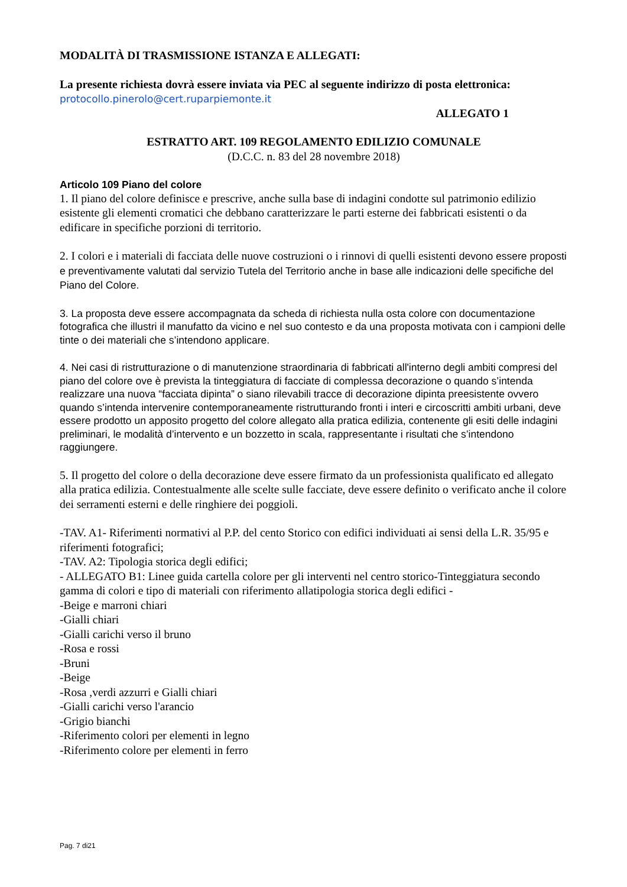MODALITÀ DI TRASMISSIONE ISTANZA E ALLEGATI:
La presente richiesta dovrà essere inviata via PEC al seguente indirizzo di posta elettronica:
protocollo.pinerolo@cert.ruparpiemonte.it
ALLEGATO 1
ESTRATTO ART. 109 REGOLAMENTO EDILIZIO COMUNALE
(D.C.C. n. 83 del 28 novembre 2018)
Articolo 109 Piano del colore
1. Il piano del colore definisce e prescrive, anche sulla base di indagini condotte sul patrimonio edilizio esistente gli elementi cromatici che debbano caratterizzare le parti esterne dei fabbricati esistenti o da edificare in specifiche porzioni di territorio.
2. I colori e i materiali di facciata delle nuove costruzioni o i rinnovi di quelli esistenti devono essere proposti e preventivamente valutati dal servizio Tutela del Territorio anche in base alle indicazioni delle specifiche del Piano del Colore.
3. La proposta deve essere accompagnata da scheda di richiesta nulla osta colore con documentazione fotografica che illustri il manufatto da vicino e nel suo contesto e da una proposta motivata con i campioni delle tinte o dei materiali che s’intendono applicare.
4. Nei casi di ristrutturazione o di manutenzione straordinaria di fabbricati all'interno degli ambiti compresi del piano del colore ove è prevista la tinteggiatura di facciate di complessa decorazione o quando s’intenda realizzare una nuova “facciata dipinta” o siano rilevabili tracce di decorazione dipinta preesistente ovvero quando s’intenda intervenire contemporaneamente ristrutturando fronti i interi e circoscritti ambiti urbani, deve essere prodotto un apposito progetto del colore allegato alla pratica edilizia, contenente gli esiti delle indagini preliminari, le modalità d’intervento e un bozzetto in scala, rappresentante i risultati che s’intendono raggiungere.
5. Il progetto del colore o della decorazione deve essere firmato da un professionista qualificato ed allegato alla pratica edilizia. Contestualmente alle scelte sulle facciate, deve essere definito o verificato anche il colore dei serramenti esterni e delle ringhiere dei poggioli.
-TAV. A1- Riferimenti normativi al P.P. del cento Storico con edifici individuati ai sensi della L.R. 35/95 e riferimenti fotografici;
-TAV. A2: Tipologia storica degli edifici;
- ALLEGATO B1: Linee guida cartella colore per gli interventi nel centro storico-Tinteggiatura secondo gamma di colori e tipo di materiali con riferimento allatipologia storica degli edifici -
-Beige e marroni chiari
-Gialli chiari
-Gialli carichi verso il bruno
-Rosa e rossi
-Bruni
-Beige
-Rosa ,verdi azzurri e Gialli chiari
-Gialli carichi verso l'arancio
-Grigio bianchi
-Riferimento colori per elementi in legno
-Riferimento colore per elementi in ferro
Pag. 7 di21